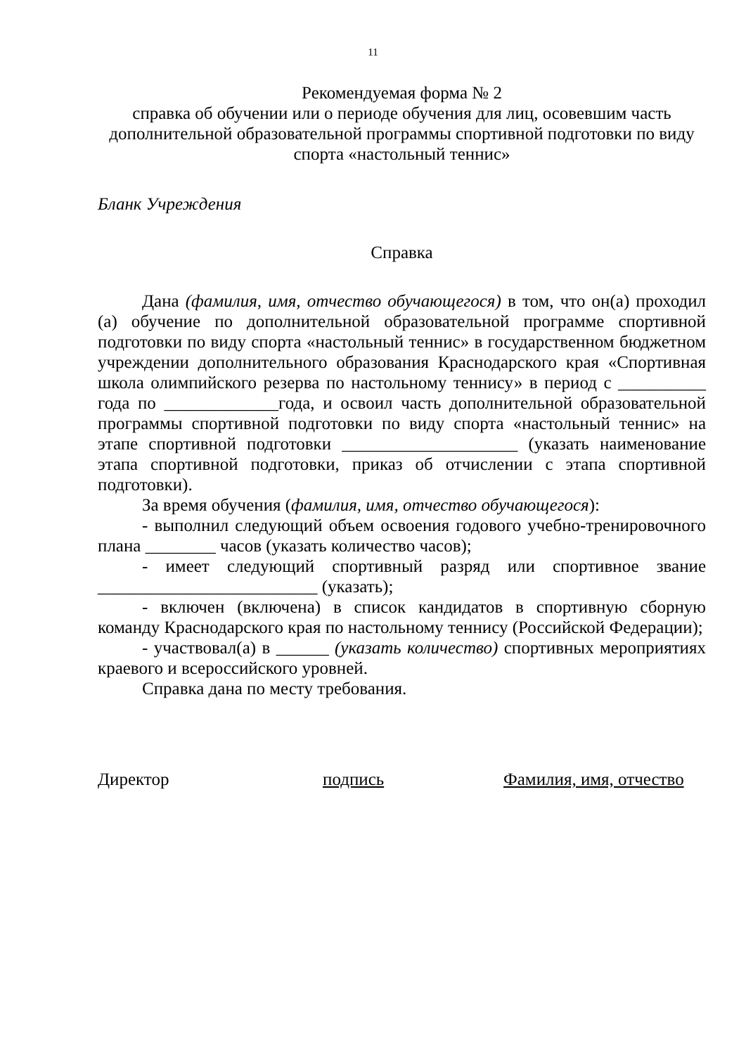11
Рекомендуемая форма № 2
справка об обучении или о периоде обучения для лиц, осовевшим часть дополнительной образовательной программы спортивной подготовки по виду спорта «настольный теннис»
Бланк Учреждения
Справка
Дана (фамилия, имя, отчество обучающегося) в том, что он(а) проходил (а) обучение по дополнительной образовательной программе спортивной подготовки по виду спорта «настольный теннис» в государственном бюджетном учреждении дополнительного образования Краснодарского края «Спортивная школа олимпийского резерва по настольному теннису» в период с __________ года по _____________года, и освоил часть дополнительной образовательной программы спортивной подготовки по виду спорта «настольный теннис» на этапе спортивной подготовки ____________________ (указать наименование этапа спортивной подготовки, приказ об отчислении с этапа спортивной подготовки).
За время обучения (фамилия, имя, отчество обучающегося):
- выполнил следующий объем освоения годового учебно-тренировочного плана ________ часов (указать количество часов);
- имеет следующий спортивный разряд или спортивное звание _________________________ (указать);
- включен (включена) в список кандидатов в спортивную сборную команду Краснодарского края по настольному теннису (Российской Федерации);
- участвовал(а) в ______ (указать количество) спортивных мероприятиях краевого и всероссийского уровней.
Справка дана по месту требования.
Директор подпись Фамилия, имя, отчество